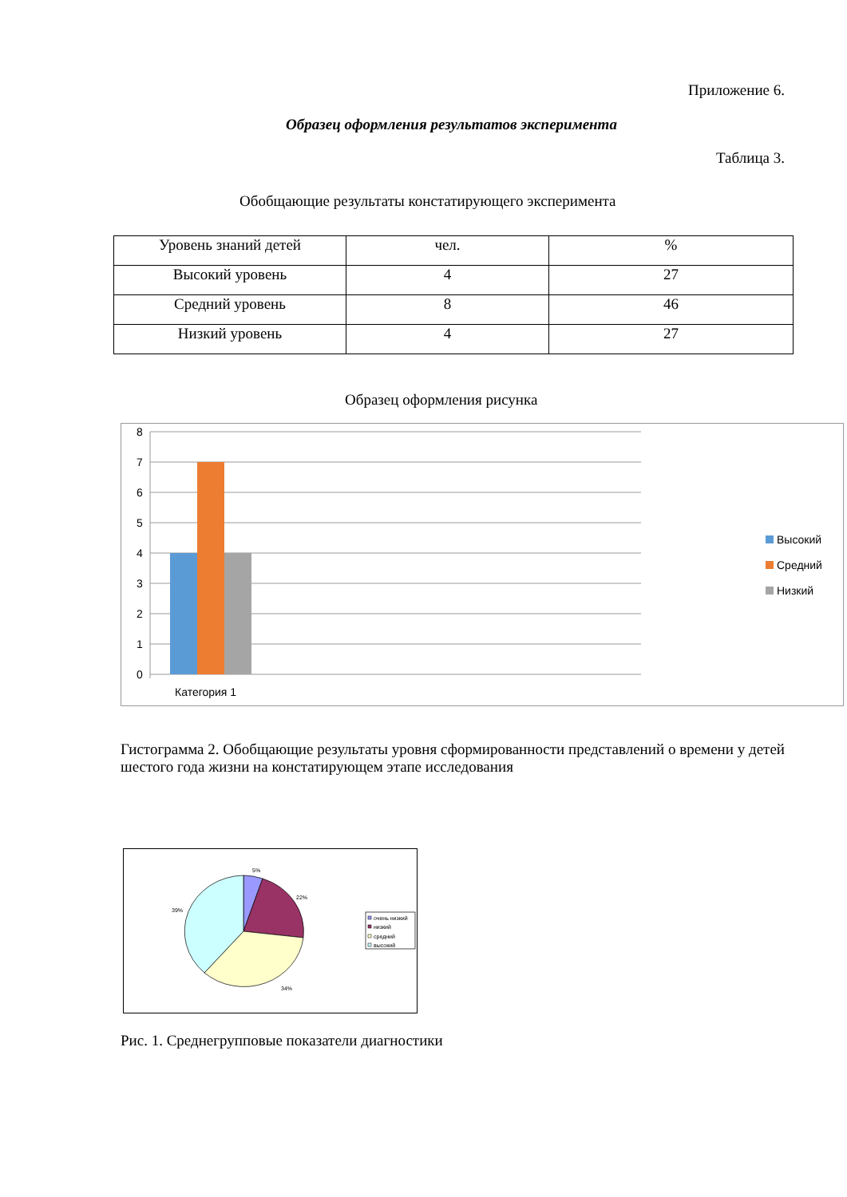Приложение 6.
Образец оформления результатов эксперимента
Таблица 3.
Обобщающие результаты констатирующего эксперимента
| Уровень знаний детей | чел. | % |
| Высокий уровень | 4 | 27 |
| Средний уровень | 8 | 46 |
| Низкий уровень | 4 | 27 |
Образец оформления рисунка
8
7
6
5
4
3
2
1
0
Категория 1
Высокий
Средний
Низкий
Гистограмма 2. Обобщающие результаты уровня сформированности представлений о времени у детей шестого года жизни на констатирующем этапе исследования
5%
22%
34%
39%
очень низкий
низкий
средний
высокий
Рис. 1. Среднегрупповые показатели диагностики